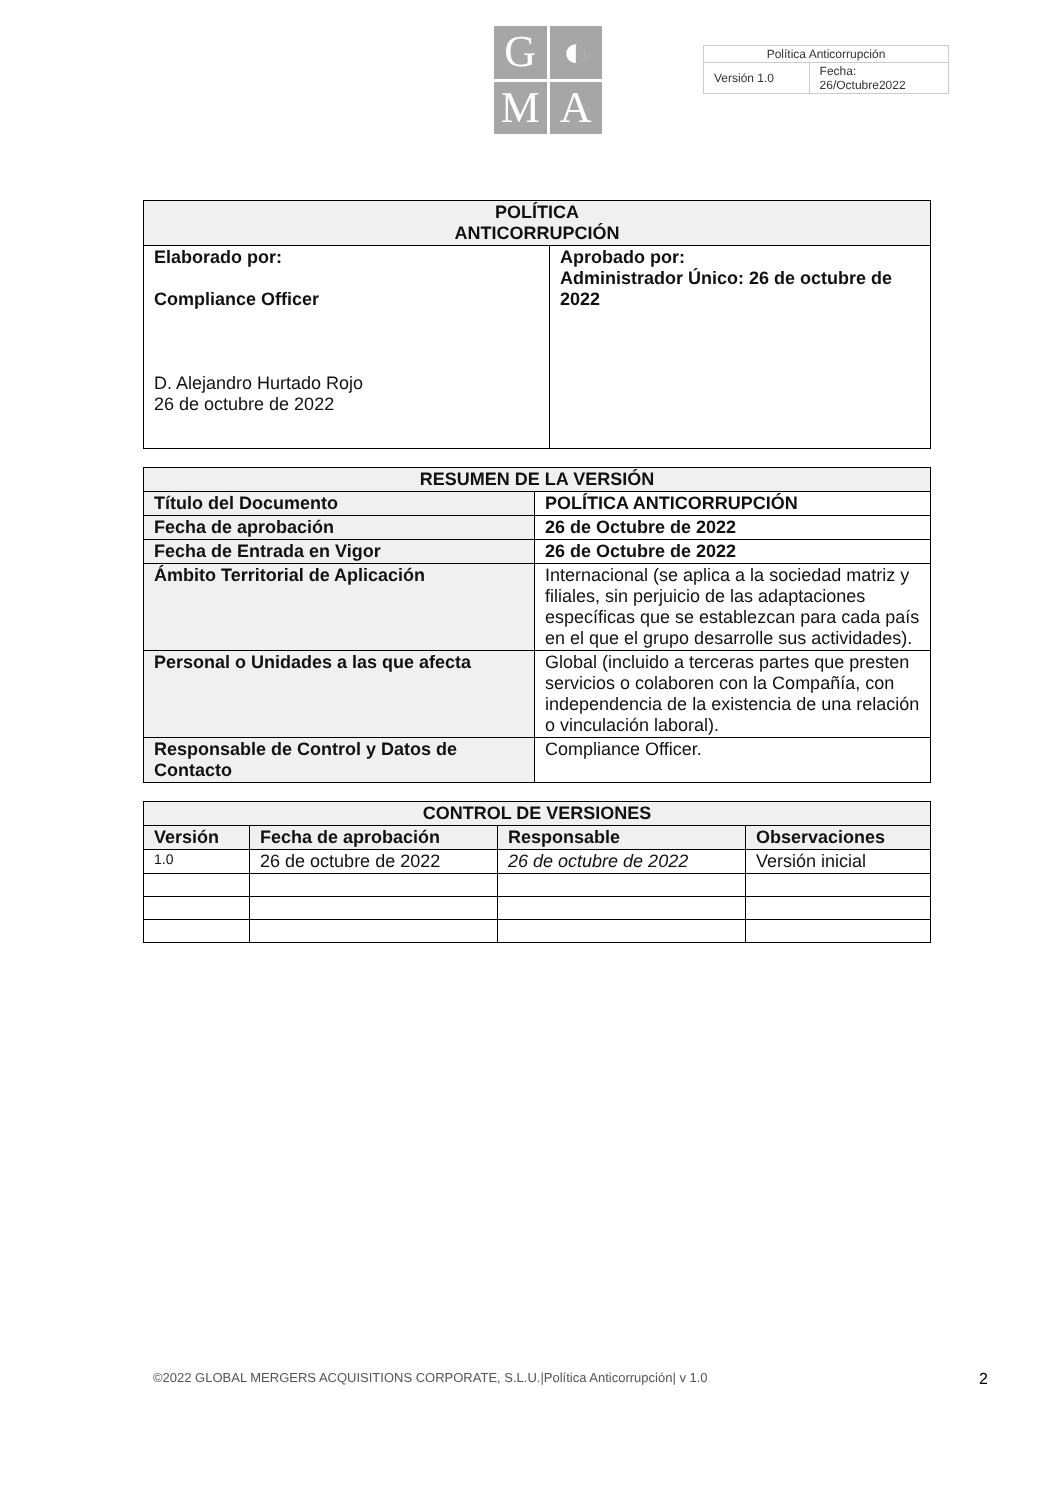G
◐
M
A
| Política Anticorrupción | |
| Versión 1.0 | Fecha: 26/Octubre2022 |
| POLÍTICA ANTICORRUPCIÓN | |
| --- | --- |
| Elaborado por: Compliance Officer D. Alejandro Hurtado Rojo 26 de octubre de 2022 | Aprobado por: Administrador Único: 26 de octubre de 2022 |
| RESUMEN DE LA VERSIÓN | |
| --- | --- |
| Título del Documento | POLÍTICA ANTICORRUPCIÓN |
| Fecha de aprobación | 26 de Octubre de 2022 |
| Fecha de Entrada en Vigor | 26 de Octubre de 2022 |
| Ámbito Territorial de Aplicación | Internacional (se aplica a la sociedad matriz y filiales, sin perjuicio de las adaptaciones específicas que se establezcan para cada país en el que el grupo desarrolle sus actividades). |
| Personal o Unidades a las que afecta | Global (incluido a terceras partes que presten servicios o colaboren con la Compañía, con independencia de la existencia de una relación o vinculación laboral). |
| Responsable de Control y Datos de Contacto | Compliance Officer. |
| CONTROL DE VERSIONES | | | |
| --- | --- | --- | --- |
| Versión | Fecha de aprobación | Responsable | Observaciones |
| 1.0 | 26 de octubre de 2022 | 26 de octubre de 2022 | Versión inicial |
©2022 GLOBAL MERGERS ACQUISITIONS CORPORATE, S.L.U.|Política Anticorrupción| v 1.0 2